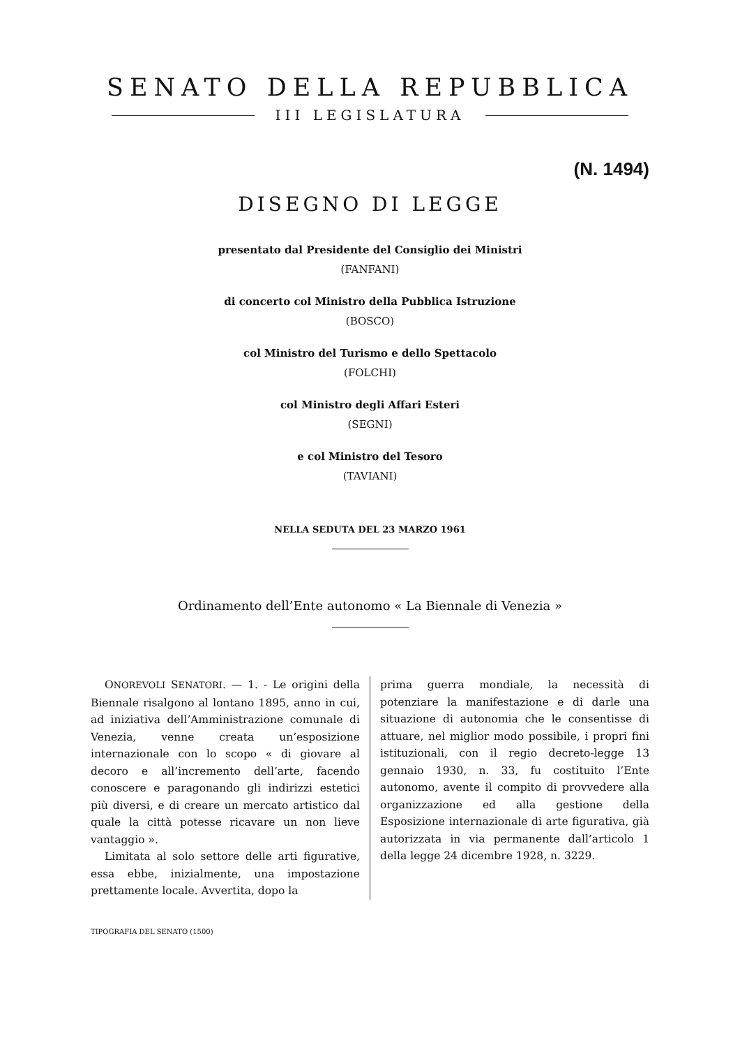SENATO DELLA REPUBBLICA
III LEGISLATURA
(N. 1494)
DISEGNO DI LEGGE
presentato dal Presidente del Consiglio dei Ministri
(FANFANI)
di concerto col Ministro della Pubblica Istruzione
(BOSCO)
col Ministro del Turismo e dello Spettacolo
(FOLCHI)
col Ministro degli Affari Esteri
(SEGNI)
e col Ministro del Tesoro
(TAVIANI)
NELLA SEDUTA DEL 23 MARZO 1961
Ordinamento dell’Ente autonomo « La Biennale di Venezia »
ONOREVOLI SENATORI. — 1. - Le origini della Biennale risalgono al lontano 1895, anno in cui, ad iniziativa dell’Amministrazione comunale di Venezia, venne creata un’esposizione internazionale con lo scopo « di giovare al decoro e all’incremento dell’arte, facendo conoscere e paragonando gli indirizzi estetici più diversi, e di creare un mercato artistico dal quale la città potesse ricavare un non lieve vantaggio ».
Limitata al solo settore delle arti figurative, essa ebbe, inizialmente, una impostazione prettamente locale. Avvertita, dopo la
prima guerra mondiale, la necessità di potenziare la manifestazione e di darle una situazione di autonomia che le consentisse di attuare, nel miglior modo possibile, i propri fini istituzionali, con il regio decreto-legge 13 gennaio 1930, n. 33, fu costituito l’Ente autonomo, avente il compito di provvedere alla organizzazione ed alla gestione della Esposizione internazionale di arte figurativa, già autorizzata in via permanente dall’articolo 1 della legge 24 dicembre 1928, n. 3229.
TIPOGRAFIA DEL SENATO (1500)